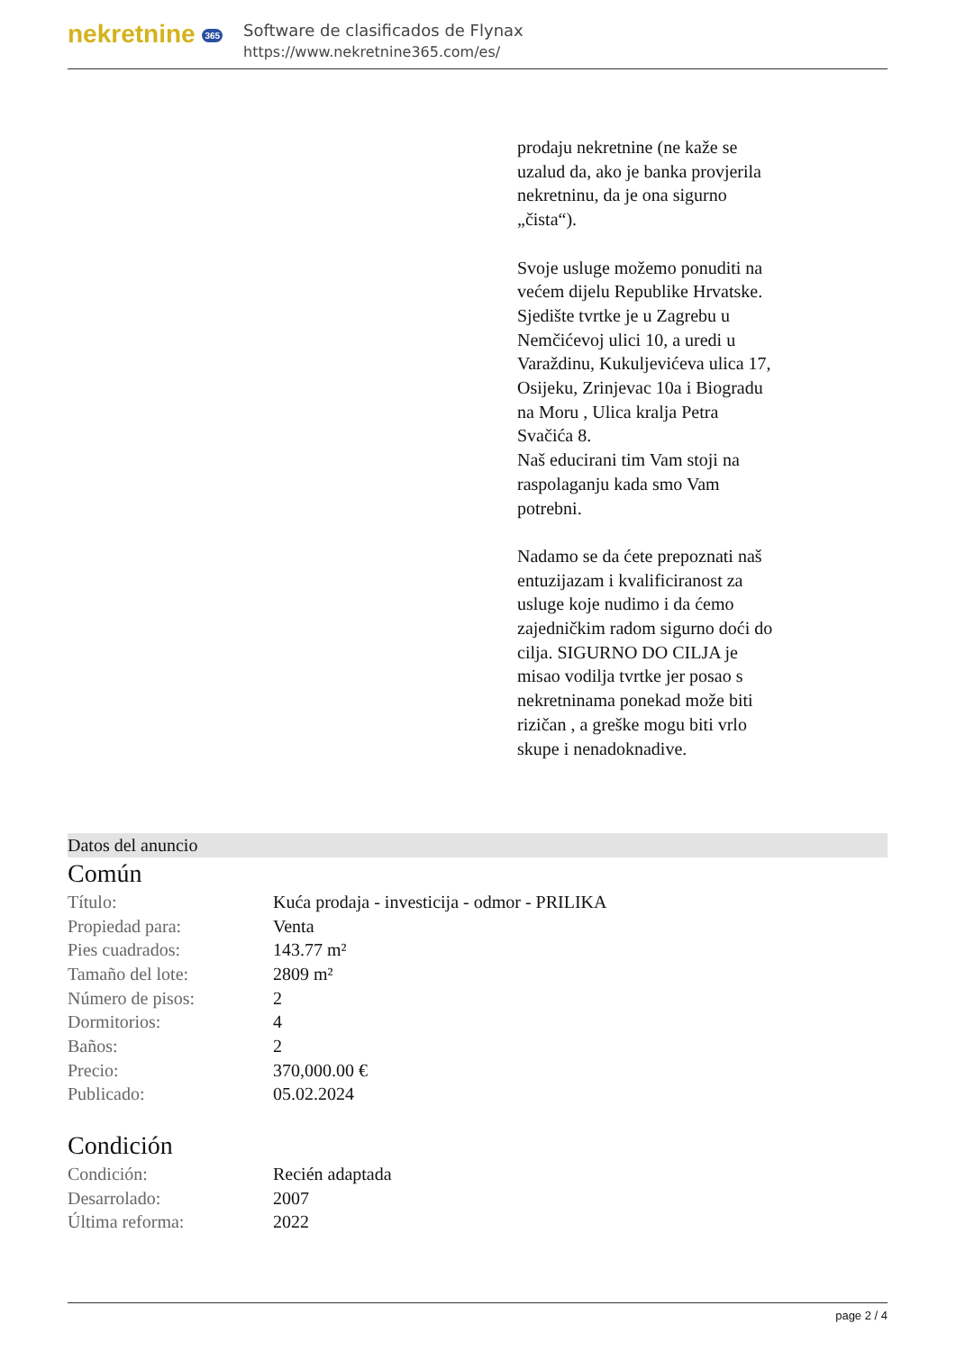nekretnine 365
Software de clasificados de Flynax
https://www.nekretnine365.com/es/
prodaju nekretnine (ne kaže se uzalud da, ako je banka provjerila nekretninu, da je ona sigurno „čista“).
Svoje usluge možemo ponuditi na većem dijelu Republike Hrvatske. Sjedište tvrtke je u Zagrebu u Nemčićevoj ulici 10, a uredi u Varaždinu, Kukuljevićeva ulica 17, Osijeku, Zrinjevac 10a i Biogradu na Moru , Ulica kralja Petra Svačića 8.
Naš educirani tim Vam stoji na raspolaganju kada smo Vam potrebni.
Nadamo se da ćete prepoznati naš entuzijazam i kvalificiranost za usluge koje nudimo i da ćemo zajedničkim radom sigurno doći do cilja. SIGURNO DO CILJA je misao vodilja tvrtke jer posao s nekretninama ponekad može biti rizičan , a greške mogu biti vrlo skupe i nenadoknadive.
Datos del anuncio
Común
| Título: | Kuća prodaja - investicija - odmor - PRILIKA |
| Propiedad para: | Venta |
| Pies cuadrados: | 143.77 m² |
| Tamaño del lote: | 2809 m² |
| Número de pisos: | 2 |
| Dormitorios: | 4 |
| Baños: | 2 |
| Precio: | 370,000.00 € |
| Publicado: | 05.02.2024 |
Condición
| Condición: | Recién adaptada |
| Desarrolado: | 2007 |
| Última reforma: | 2022 |
page 2 / 4